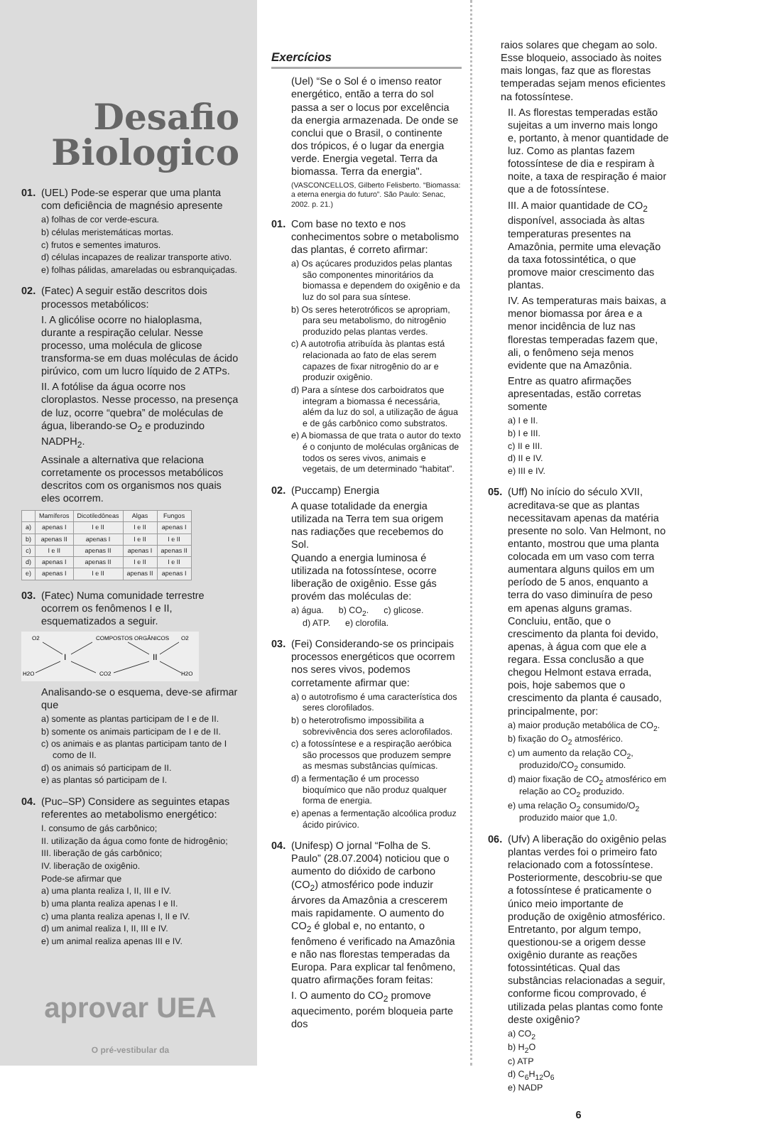Desafio
Biologico
01. (UEL) Pode-se esperar que uma planta com deficiência de magnésio apresente
a) folhas de cor verde-escura.
b) células meristemáticas mortas.
c) frutos e sementes imaturos.
d) células incapazes de realizar transporte ativo.
e) folhas pálidas, amareladas ou esbranquiçadas.
02. (Fatec) A seguir estão descritos dois processos metabólicos:
I. A glicólise ocorre no hialoplasma, durante a respiração celular. Nesse processo, uma molécula de glicose transforma-se em duas moléculas de ácido pirúvico, com um lucro líquido de 2 ATPs.
II. A fotólise da água ocorre nos cloroplastos. Nesse processo, na presença de luz, ocorre “quebra” de moléculas de água, liberando-se O<sub>2</sub> e produzindo NADPH<sub>2</sub>.
Assinale a alternativa que relaciona corretamente os processos metabólicos descritos com os organismos nos quais eles ocorrem.
| | Mamíferos | Dicotiledôneas | Algas | Fungos |
| --- | --- | --- | --- | --- |
| a) | apenas I | I e II | I e II | apenas I |
| b) | apenas II | apenas I | I e II | I e II |
| c) | I e II | apenas II | apenas I | apenas II |
| d) | apenas I | apenas II | I e II | I e II |
| e) | apenas I | I e II | apenas II | apenas I |
03. (Fatec) Numa comunidade terrestre ocorrem os fenômenos I e II, esquematizados a seguir.
O2
COMPOSTOS ORGÂNICOS
O2
I
II
H2O
CO2
H2O
Analisando-se o esquema, deve-se afirmar que
a) somente as plantas participam de I e de II.
b) somente os animais participam de I e de II.
c) os animais e as plantas participam tanto de I como de II.
d) os animais só participam de II.
e) as plantas só participam de I.
04. (Puc–SP) Considere as seguintes etapas referentes ao metabolismo energético:
I. consumo de gás carbônico;
II. utilização da água como fonte de hidrogênio;
III. liberação de gás carbônico;
IV. liberação de oxigênio.
Pode-se afirmar que
a) uma planta realiza I, II, III e IV.
b) uma planta realiza apenas I e II.
c) uma planta realiza apenas I, II e IV.
d) um animal realiza I, II, III e IV.
e) um animal realiza apenas III e IV.
aprovar UEA
O pré-vestibular da
Exercícios
(Uel) “Se o Sol é o imenso reator energético, então a terra do sol passa a ser o locus por excelência da energia armazenada. De onde se conclui que o Brasil, o continente dos trópicos, é o lugar da energia verde. Energia vegetal. Terra da biomassa. Terra da energia".
(VASCONCELLOS, Gilberto Felisberto. “Biomassa: a eterna energia do futuro”. São Paulo: Senac, 2002. p. 21.)
01. Com base no texto e nos conhecimentos sobre o metabolismo das plantas, é correto afirmar:
a) Os açúcares produzidos pelas plantas são componentes minoritários da biomassa e dependem do oxigênio e da luz do sol para sua síntese.
b) Os seres heterotróficos se apropriam, para seu metabolismo, do nitrogênio produzido pelas plantas verdes.
c) A autotrofia atribuída às plantas está relacionada ao fato de elas serem capazes de fixar nitrogênio do ar e produzir oxigênio.
d) Para a síntese dos carboidratos que integram a biomassa é necessária, além da luz do sol, a utilização de água e de gás carbônico como substratos.
e) A biomassa de que trata o autor do texto é o conjunto de moléculas orgânicas de todos os seres vivos, animais e vegetais, de um determinado “habitat”.
02. (Puccamp) Energia
A quase totalidade da energia utilizada na Terra tem sua origem nas radiações que recebemos do Sol.
Quando a energia luminosa é utilizada na fotossíntese, ocorre liberação de oxigênio. Esse gás provém das moléculas de:
a) água. b) CO<sub>2</sub>. c) glicose.
d) ATP. e) clorofila.
03. (Fei) Considerando-se os principais processos energéticos que ocorrem nos seres vivos, podemos corretamente afirmar que:
a) o autotrofismo é uma característica dos seres clorofilados.
b) o heterotrofismo impossibilita a sobrevivência dos seres aclorofilados.
c) a fotossíntese e a respiração aeróbica são processos que produzem sempre as mesmas substâncias químicas.
d) a fermentação é um processo bioquímico que não produz qualquer forma de energia.
e) apenas a fermentação alcoólica produz ácido pirúvico.
04. (Unifesp) O jornal “Folha de S. Paulo” (28.07.2004) noticiou que o aumento do dióxido de carbono (CO<sub>2</sub>) atmosférico pode induzir árvores da Amazônia a crescerem mais rapidamente. O aumento do CO<sub>2</sub> é global e, no entanto, o fenômeno é verificado na Amazônia e não nas florestas temperadas da Europa. Para explicar tal fenômeno, quatro afirmações foram feitas:
I. O aumento do CO<sub>2</sub> promove aquecimento, porém bloqueia parte dos
raios solares que chegam ao solo. Esse bloqueio, associado às noites mais longas, faz que as florestas temperadas sejam menos eficientes na fotossíntese.
II. As florestas temperadas estão sujeitas a um inverno mais longo e, portanto, à menor quantidade de luz. Como as plantas fazem fotossíntese de dia e respiram à noite, a taxa de respiração é maior que a de fotossíntese.
III. A maior quantidade de CO<sub>2</sub> disponível, associada às altas temperaturas presentes na Amazônia, permite uma elevação da taxa fotossintética, o que promove maior crescimento das plantas.
IV. As temperaturas mais baixas, a menor biomassa por área e a menor incidência de luz nas florestas temperadas fazem que, ali, o fenômeno seja menos evidente que na Amazônia.
Entre as quatro afirmações apresentadas, estão corretas somente
a) I e II.
b) I e III.
c) II e III.
d) II e IV.
e) III e IV.
05. (Uff) No início do século XVII, acreditava-se que as plantas necessitavam apenas da matéria presente no solo. Van Helmont, no entanto, mostrou que uma planta colocada em um vaso com terra aumentara alguns quilos em um período de 5 anos, enquanto a terra do vaso diminuíra de peso em apenas alguns gramas. Concluiu, então, que o crescimento da planta foi devido, apenas, à água com que ele a regara. Essa conclusão a que chegou Helmont estava errada, pois, hoje sabemos que o crescimento da planta é causado, principalmente, por:
a) maior produção metabólica de CO<sub>2</sub>.
b) fixação do O<sub>2</sub> atmosférico.
c) um aumento da relação CO<sub>2</sub>, produzido/CO<sub>2</sub> consumido.
d) maior fixação de CO<sub>2</sub> atmosférico em relação ao CO<sub>2</sub> produzido.
e) uma relação O<sub>2</sub> consumido/O<sub>2</sub> produzido maior que 1,0.
06. (Ufv) A liberação do oxigênio pelas plantas verdes foi o primeiro fato relacionado com a fotossíntese. Posteriormente, descobriu-se que a fotossíntese é praticamente o único meio importante de produção de oxigênio atmosférico. Entretanto, por algum tempo, questionou-se a origem desse oxigênio durante as reações fotossintéticas. Qual das substâncias relacionadas a seguir, conforme ficou comprovado, é utilizada pelas plantas como fonte deste oxigênio?
a) CO<sub>2</sub>
b) H<sub>2</sub>O
c) ATP
d) C<sub>6</sub>H<sub>12</sub>O<sub>6</sub>
e) NADP
6